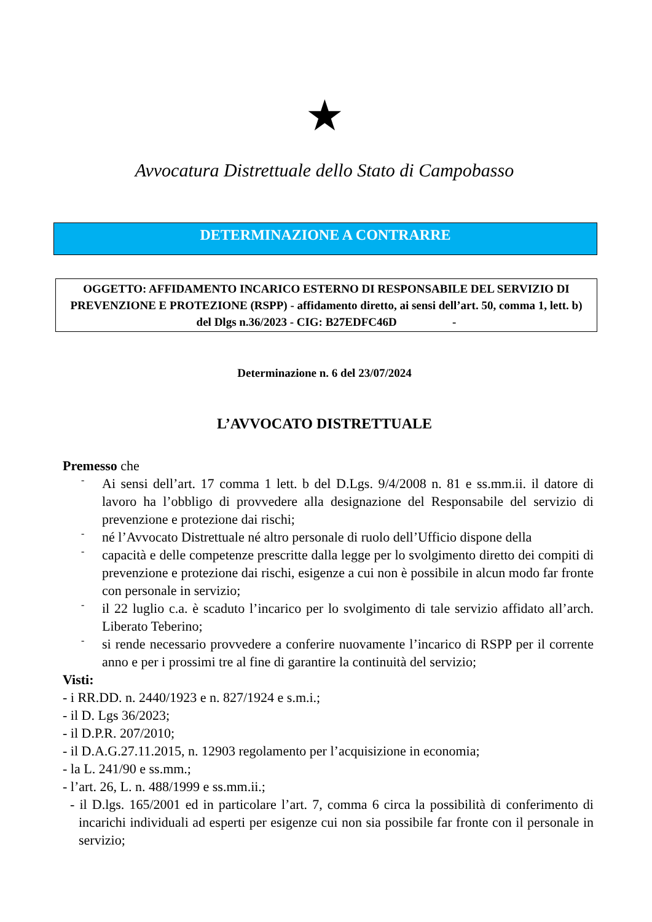★
Avvocatura Distrettuale dello Stato di Campobasso
DETERMINAZIONE A CONTRARRE
OGGETTO: AFFIDAMENTO INCARICO ESTERNO DI RESPONSABILE DEL SERVIZIO DI PREVENZIONE E PROTEZIONE (RSPP) - affidamento diretto, ai sensi dell’art. 50, comma 1, lett. b) del Dlgs n.36/2023 - CIG: B27EDFC46D -
Determinazione n. 6 del 23/07/2024
L’AVVOCATO DISTRETTUALE
Premesso che
-
Ai sensi dell’art. 17 comma 1 lett. b del D.Lgs. 9/4/2008 n. 81 e ss.mm.ii. il datore di lavoro ha l’obbligo di provvedere alla designazione del Responsabile del servizio di prevenzione e protezione dai rischi;
-
né l’Avvocato Distrettuale né altro personale di ruolo dell’Ufficio dispone della
-
capacità e delle competenze prescritte dalla legge per lo svolgimento diretto dei compiti di prevenzione e protezione dai rischi, esigenze a cui non è possibile in alcun modo far fronte con personale in servizio;
-
il 22 luglio c.a. è scaduto l’incarico per lo svolgimento di tale servizio affidato all’arch. Liberato Teberino;
-
si rende necessario provvedere a conferire nuovamente l’incarico di RSPP per il corrente anno e per i prossimi tre al fine di garantire la continuità del servizio;
Visti:
- i RR.DD. n. 2440/1923 e n. 827/1924 e s.m.i.;
- il D. Lgs 36/2023;
- il D.P.R. 207/2010;
- il D.A.G.27.11.2015, n. 12903 regolamento per l’acquisizione in economia;
- la L. 241/90 e ss.mm.;
- l’art. 26, L. n. 488/1999 e ss.mm.ii.;
- il D.lgs. 165/2001 ed in particolare l’art. 7, comma 6 circa la possibilità di conferimento di incarichi individuali ad esperti per esigenze cui non sia possibile far fronte con il personale in servizio;